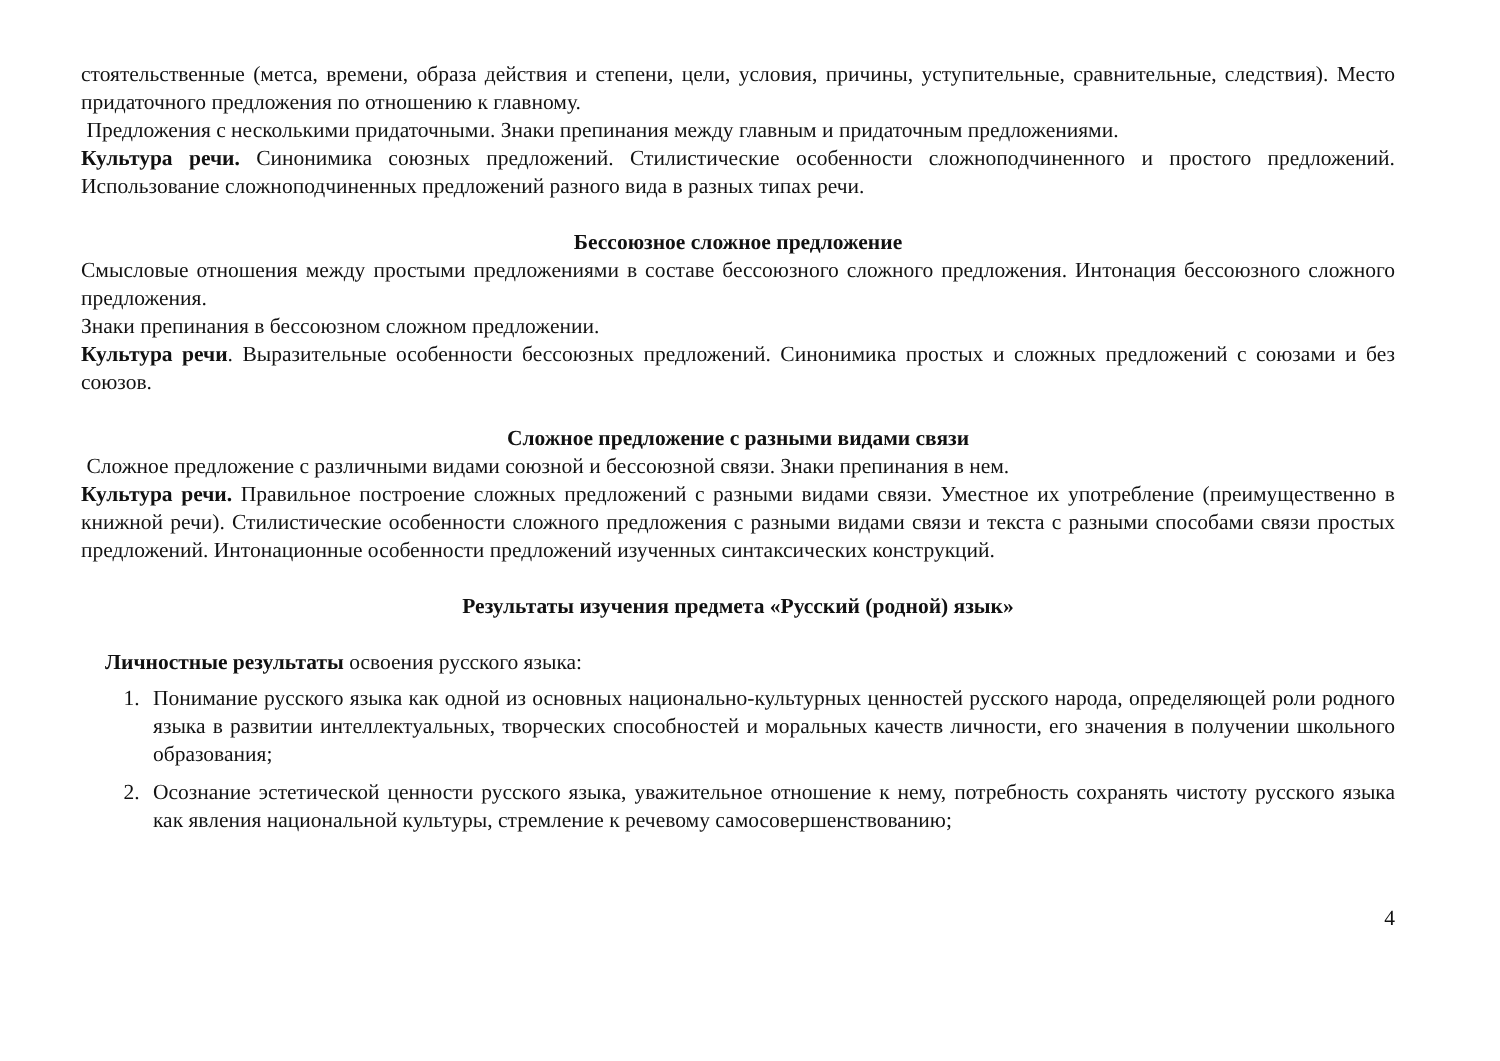стоятельственные (метса, времени, образа действия и степени, цели, условия, причины, уступительные, сравнительные, следствия). Место придаточного предложения по отношению к главному.
Предложения с несколькими придаточными. Знаки препинания между главным и придаточным предложениями.
Культура речи. Синонимика союзных предложений. Стилистические особенности сложноподчиненного и простого предложений. Использование сложноподчиненных предложений разного вида в разных типах речи.
Бессоюзное сложное предложение
Смысловые отношения между простыми предложениями в составе бессоюзного сложного предложения. Интонация бессоюзного сложного предложения.
Знаки препинания в бессоюзном сложном предложении.
Культура речи. Выразительные особенности бессоюзных предложений. Синонимика простых и сложных предложений с союзами и без союзов.
Сложное предложение с разными видами связи
Сложное предложение с различными видами союзной и бессоюзной связи. Знаки препинания в нем.
Культура речи. Правильное построение сложных предложений с разными видами связи. Уместное их употребление (преимущественно в книжной речи). Стилистические особенности сложного предложения с разными видами связи и текста с разными способами связи простых предложений. Интонационные особенности предложений изученных синтаксических конструкций.
Результаты изучения предмета «Русский (родной) язык»
Личностные результаты освоения русского языка:
1. Понимание русского языка как одной из основных национально-культурных ценностей русского народа, определяющей роли родного языка в развитии интеллектуальных, творческих способностей и моральных качеств личности, его значения в получении школьного образования;
2. Осознание эстетической ценности русского языка, уважительное отношение к нему, потребность сохранять чистоту русского языка как явления национальной культуры, стремление к речевому самосовершенствованию;
4